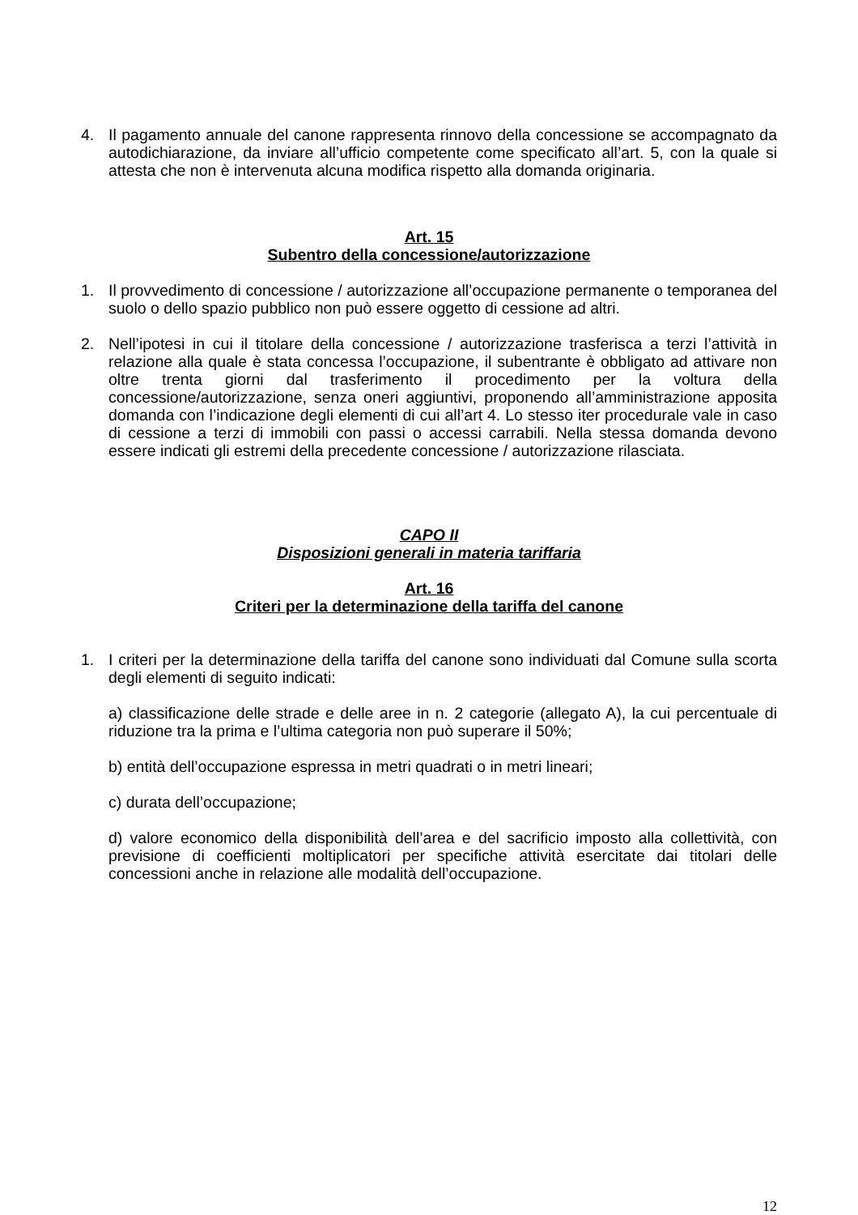4. Il pagamento annuale del canone rappresenta rinnovo della concessione se accompagnato da autodichiarazione, da inviare all’ufficio competente come specificato all’art. 5, con la quale si attesta che non è intervenuta alcuna modifica rispetto alla domanda originaria.
Art. 15
Subentro della concessione/autorizzazione
1. Il provvedimento di concessione / autorizzazione all’occupazione permanente o temporanea del suolo o dello spazio pubblico non può essere oggetto di cessione ad altri.
2. Nell’ipotesi in cui il titolare della concessione / autorizzazione trasferisca a terzi l’attività in relazione alla quale è stata concessa l’occupazione, il subentrante è obbligato ad attivare non oltre trenta giorni dal trasferimento il procedimento per la voltura della concessione/autorizzazione, senza oneri aggiuntivi, proponendo all’amministrazione apposita domanda con l’indicazione degli elementi di cui all’art 4. Lo stesso iter procedurale vale in caso di cessione a terzi di immobili con passi o accessi carrabili. Nella stessa domanda devono essere indicati gli estremi della precedente concessione / autorizzazione rilasciata.
CAPO II
Disposizioni generali in materia tariffaria
Art. 16
Criteri per la determinazione della tariffa del canone
1. I criteri per la determinazione della tariffa del canone sono individuati dal Comune sulla scorta degli elementi di seguito indicati:
a) classificazione delle strade e delle aree in n. 2 categorie (allegato A), la cui percentuale di riduzione tra la prima e l’ultima categoria non può superare il 50%;
b) entità dell’occupazione espressa in metri quadrati o in metri lineari;
c) durata dell’occupazione;
d) valore economico della disponibilità dell’area e del sacrificio imposto alla collettività, con previsione di coefficienti moltiplicatori per specifiche attività esercitate dai titolari delle concessioni anche in relazione alle modalità dell’occupazione.
12